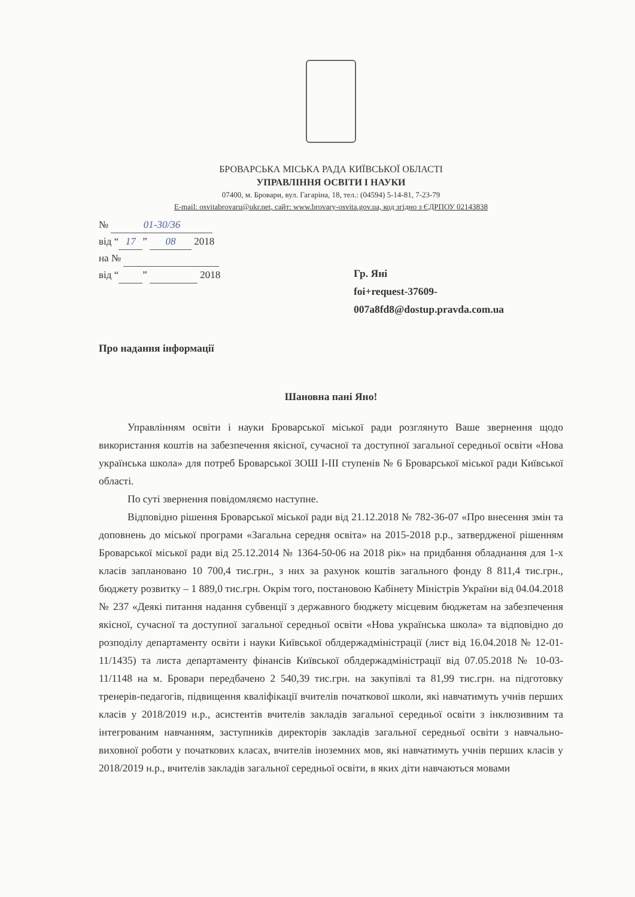БРОВАРСЬКА МІСЬКА РАДА КИЇВСЬКОЇ ОБЛАСТІ
УПРАВЛІННЯ ОСВІТИ І НАУКИ
07400, м. Бровари, вул. Гагаріна, 18, тел.: (04594) 5-14-81, 7-23-79
E-mail: osvitabrovaru@ukr.net, сайт: www.brovary-osvita.gov.ua, код згідно з ЄДРПОУ 02143838
№ 01-30/36
від “17” 08 2018
на №
від “ ” 2018
Гр. Яні
foi+request-37609-007a8fd8@dostup.pravda.com.ua
Про надання інформації
Шановна пані Яно!
Управлінням освіти і науки Броварської міської ради розглянуто Ваше звернення щодо використання коштів на забезпечення якісної, сучасної та доступної загальної середньої освіти «Нова українська школа» для потреб Броварської ЗОШ І-ІІІ ступенів № 6 Броварської міської ради Київської області.
По суті звернення повідомляємо наступне.
Відповідно рішення Броварської міської ради від 21.12.2018 № 782-36-07 «Про внесення змін та доповнень до міської програми «Загальна середня освіта» на 2015-2018 р.р., затвердженої рішенням Броварської міської ради від 25.12.2014 № 1364-50-06 на 2018 рік» на придбання обладнання для 1-х класів заплановано 10 700,4 тис.грн., з них за рахунок коштів загального фонду 8 811,4 тис.грн., бюджету розвитку – 1 889,0 тис.грн. Окрім того, постановою Кабінету Міністрів України від 04.04.2018 № 237 «Деякі питання надання субвенції з державного бюджету місцевим бюджетам на забезпечення якісної, сучасної та доступної загальної середньої освіти «Нова українська школа» та відповідно до розподілу департаменту освіти і науки Київської облдержадміністрації (лист від 16.04.2018 № 12-01-11/1435) та листа департаменту фінансів Київської облдержадміністрації від 07.05.2018 № 10-03-11/1148 на м. Бровари передбачено 2 540,39 тис.грн. на закупівлі та 81,99 тис.грн. на підготовку тренерів-педагогів, підвищення кваліфікації вчителів початкової школи, які навчатимуть учнів перших класів у 2018/2019 н.р., асистентів вчителів закладів загальної середньої освіти з інклюзивним та інтегрованим навчанням, заступників директорів закладів загальної середньої освіти з навчально-виховної роботи у початкових класах, вчителів іноземних мов, які навчатимуть учнів перших класів у 2018/2019 н.р., вчителів закладів загальної середньої освіти, в яких діти навчаються мовами